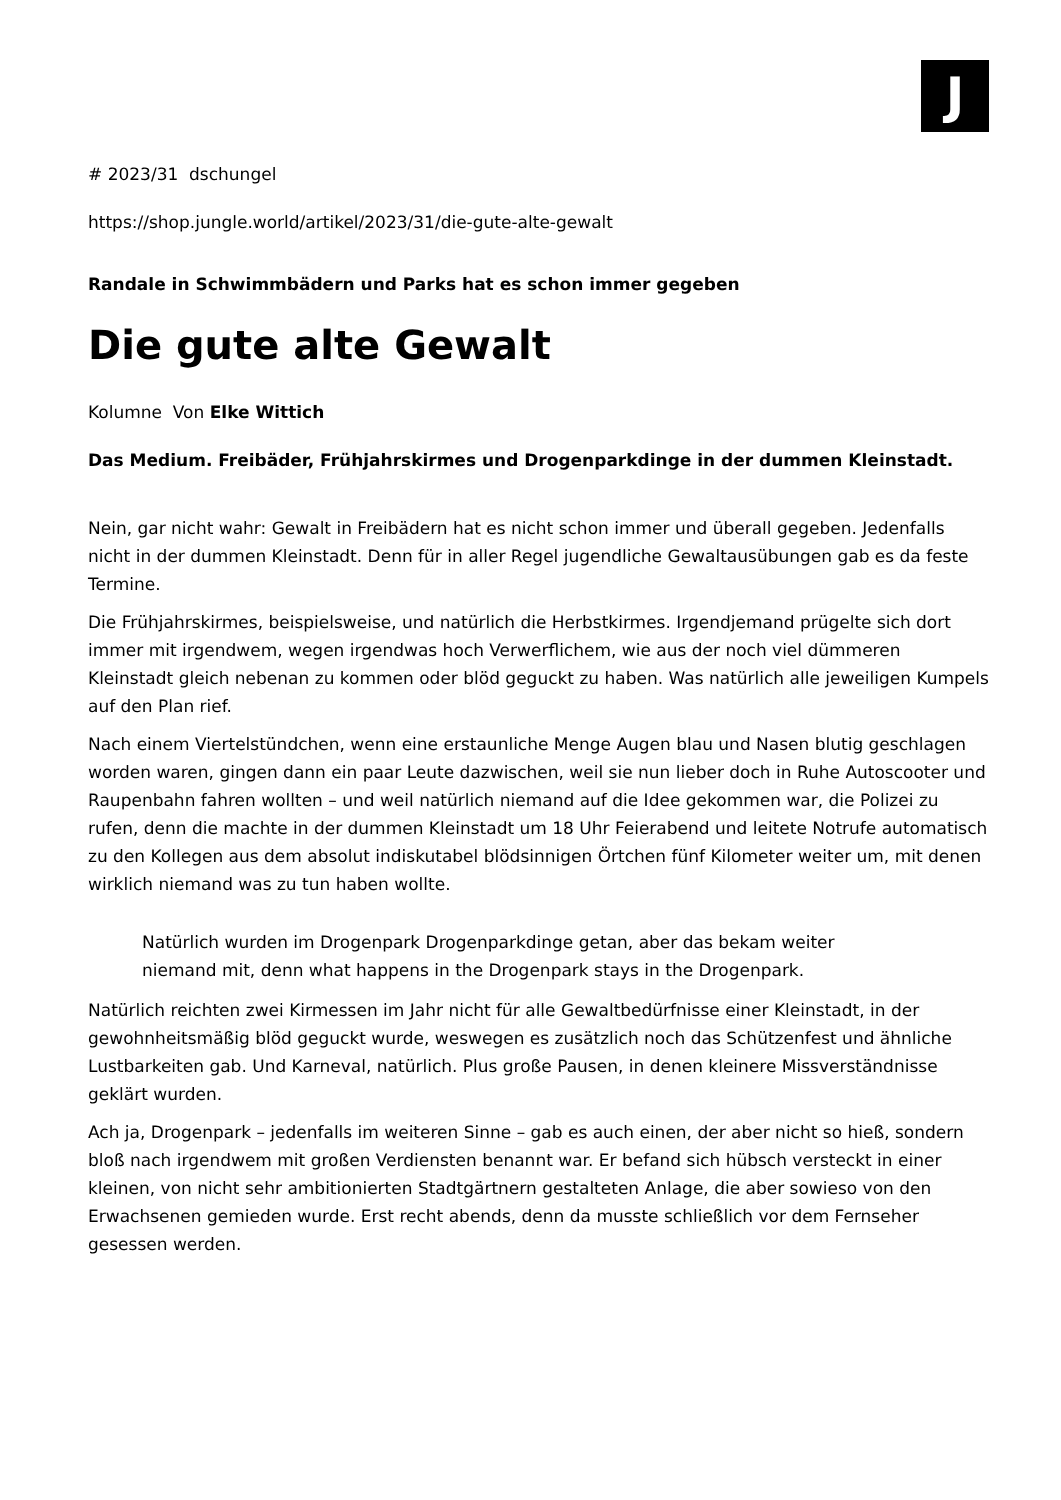J
# 2023/31 dschungel
https://shop.jungle.world/artikel/2023/31/die-gute-alte-gewalt
Randale in Schwimmbädern und Parks hat es schon immer gegeben
Die gute alte Gewalt
Kolumne Von Elke Wittich
Das Medium. Freibäder, Frühjahrskirmes und Drogenparkdinge in der dummen Kleinstadt.
Nein, gar nicht wahr: Gewalt in Freibädern hat es nicht schon immer und überall gegeben. Jedenfalls nicht in der dummen Kleinstadt. Denn für in aller Regel jugendliche Gewaltausübungen gab es da feste Termine.
Die Frühjahrskirmes, beispielsweise, und natürlich die Herbstkirmes. Irgendjemand prügelte sich dort immer mit irgendwem, wegen irgendwas hoch Verwerflichem, wie aus der noch viel dümmeren Kleinstadt gleich nebenan zu kommen oder blöd geguckt zu haben. Was natürlich alle jeweiligen Kumpels auf den Plan rief.
Nach einem Viertelstündchen, wenn eine erstaunliche Menge Augen blau und Nasen blutig geschlagen worden waren, gingen dann ein paar Leute dazwischen, weil sie nun lieber doch in Ruhe Autoscooter und Raupenbahn fahren wollten – und weil natürlich niemand auf die Idee gekommen war, die Polizei zu rufen, denn die machte in der dummen Kleinstadt um 18 Uhr Feierabend und leitete Notrufe automatisch zu den Kollegen aus dem absolut indiskutabel blödsinnigen Örtchen fünf Kilometer weiter um, mit denen wirklich niemand was zu tun haben wollte.
Natürlich wurden im Drogenpark Drogenparkdinge getan, aber das bekam weiter niemand mit, denn what happens in the Drogenpark stays in the Drogenpark.
Natürlich reichten zwei Kirmessen im Jahr nicht für alle Gewaltbedürfnisse einer Kleinstadt, in der gewohnheitsmäßig blöd geguckt wurde, weswegen es zusätzlich noch das Schützenfest und ähnliche Lustbarkeiten gab. Und Karneval, natürlich. Plus große Pausen, in denen kleinere Missverständnisse geklärt wurden.
Ach ja, Drogenpark – jedenfalls im weiteren Sinne – gab es auch einen, der aber nicht so hieß, sondern bloß nach irgendwem mit großen Verdiensten benannt war. Er befand sich hübsch versteckt in einer kleinen, von nicht sehr ambitionierten Stadtgärtnern gestalteten Anlage, die aber sowieso von den Erwachsenen gemieden wurde. Erst recht abends, denn da musste schließlich vor dem Fernseher gesessen werden.